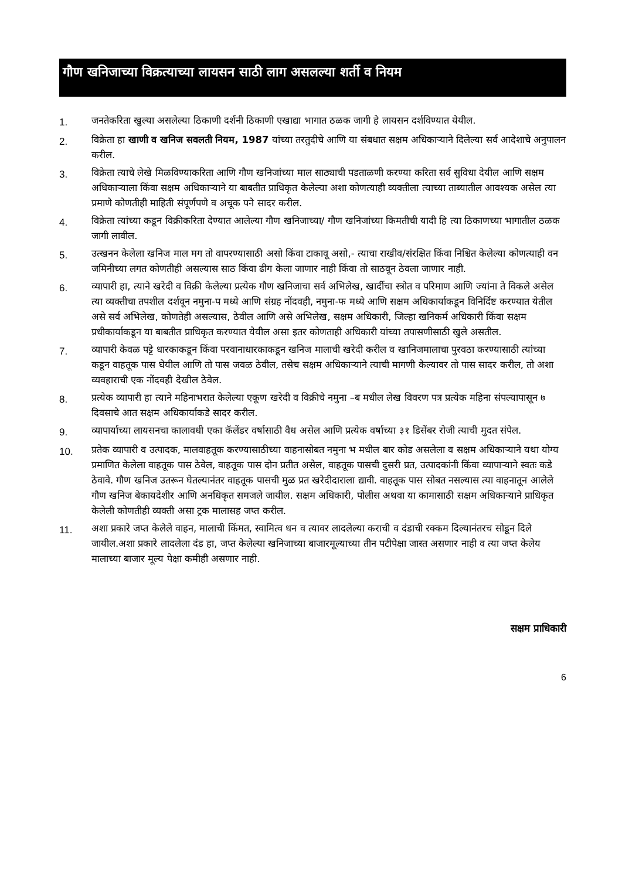गौण खनिजाच्या विक्रत्याच्या लायसन साठी लाग असलल्या शर्ती व नियम
1. जनतेकरिता खुल्या असलेल्या ठिकाणी दर्शनी ठिकाणी एखाद्या भागात ठळक जागी हे लायसन दर्शविण्यात येयील.
2. विक्रेता हा खाणी व खनिज सवलती नियम, 1987 यांच्या तरतुदीचे आणि या संबधात सक्षम अधिकाऱ्याने दिलेल्या सर्व आदेशाचे अनुपालन करील.
3. विक्रेता त्याचे लेखे मिळविण्याकरिता आणि गौण खनिजांच्या माल साठ्याची पडताळणी करण्या करिता सर्व सुविधा देयील आणि सक्षम अधिकाऱ्याला किंवा सक्षम अधिकाऱ्याने या बाबतीत प्राधिकृत केलेल्या अशा कोणत्याही व्यक्तीला त्याच्या ताब्यातील आवश्यक असेल त्या प्रमाणे कोणतीही माहिती संपूर्णपणे व अचूक पने सादर करील.
4. विक्रेता त्यांच्या कडून विक्रीकरिता देण्यात आलेल्या गौण खनिजाच्या/ गौण खनिजांच्या किमतीची यादी हि त्या ठिकाणच्या भागातील ठळक जागी लावील.
5. उत्खनन केलेला खनिज माल मग तो वापरण्यासाठी असो किंवा टाकावू असो,- त्याचा राखीव/संरक्षित किंवा निश्चित केलेल्या कोणत्याही वन जमिनीच्या लगत कोणतीही असल्यास साठ किंवा ढीग केला जाणार नाही किंवा तो साठवून ठेवला जाणार नाही.
6. व्यापारी हा, त्याने खरेदी व विक्री केलेल्या प्रत्येक गौण खनिजाचा सर्व अभिलेख, खार्दीचा स्त्रोत व परिमाण आणि ज्यांना ते विकले असेल त्या व्यक्तीचा तपशील दर्शवून नमुना-प मध्ये आणि संग्रह नोंदवही, नमुना-फ मध्ये आणि सक्षम अधिकार्याकडून विनिर्दिष्ट करण्यात येतील असे सर्व अभिलेख, कोणतेही असल्यास, ठेवील आणि असे अभिलेख, सक्षम अधिकारी, जिल्हा खनिकर्म अधिकारी किंवा सक्षम प्रधीकार्याकडून या बाबतीत प्राधिकृत करण्यात येयील असा इतर कोणताही अधिकारी यांच्या तपासणीसाठी खुले असतील.
7. व्यापारी केवळ पट्टे धारकाकडून किंवा परवानाधारकाकडून खनिज मालाची खरेदी करील व खानिजमालाचा पुरवठा करण्यासाठी त्यांच्या कडून वाहतूक पास घेयील आणि तो पास जवळ ठेवील, तसेच सक्षम अधिकाऱ्याने त्याची मागणी केल्यावर तो पास सादर करील, तो अशा व्यवहाराची एक नोंदवही देखील ठेवेल.
8. प्रत्येक व्यापारी हा त्याने महिनाभरात केलेल्या एकूण खरेदी व विक्रीचे नमुना –ब मधील लेख विवरण पत्र प्रत्येक महिना संपल्यापासून ७ दिवसाचे आत सक्षम अधिकार्याकडे सादर करील.
9. व्यापार्याच्या लायसनचा कालावधी एका कॅलेंडर वर्षासाठी वैध असेल आणि प्रत्येक वर्षाच्या ३१ डिसेंबर रोजी त्याची मुदत संपेल.
10. प्रतेक व्यापारी व उत्पादक, मालवाहतूक करण्यासाठीच्या वाहनासोबत नमुना भ मधील बार कोड असलेला व सक्षम अधिकाऱ्याने यथा योग्य प्रमाणित केलेला वाहतूक पास ठेवेल, वाहतूक पास दोन प्रतीत असेल, वाहतूक पासची दुसरी प्रत, उत्पादकांनी किंवा व्यापाऱ्याने स्वतः कडे ठेवावे. गौण खनिज उतरून घेतल्यानंतर वाहतूक पासची मुळ प्रत खरेदीदाराला द्यावी. वाहतूक पास सोबत नसल्यास त्या वाहनातून आलेले गौण खनिज बेकायदेशीर आणि अनधिकृत समजले जायील. सक्षम अधिकारी, पोलीस अथवा या कामासाठी सक्षम अधिकाऱ्याने प्राधिकृत केलेली कोणतीही व्यक्ती असा ट्रक मालासह जप्त करील.
11. अशा प्रकारे जप्त केलेले वाहन, मालाची किंमत, स्वामित्व धन व त्यावर लादलेल्या कराची व दंडाची रक्कम दिल्यानंतरच सोडून दिले जायील.अशा प्रकारे लादलेला दंड हा, जप्त केलेल्या खनिजाच्या बाजारमूल्याच्या तीन पटीपेक्षा जास्त असणार नाही व त्या जप्त केलेय मालाच्या बाजार मूल्य पेक्षा कमीही असणार नाही.
सक्षम प्राधिकारी
6